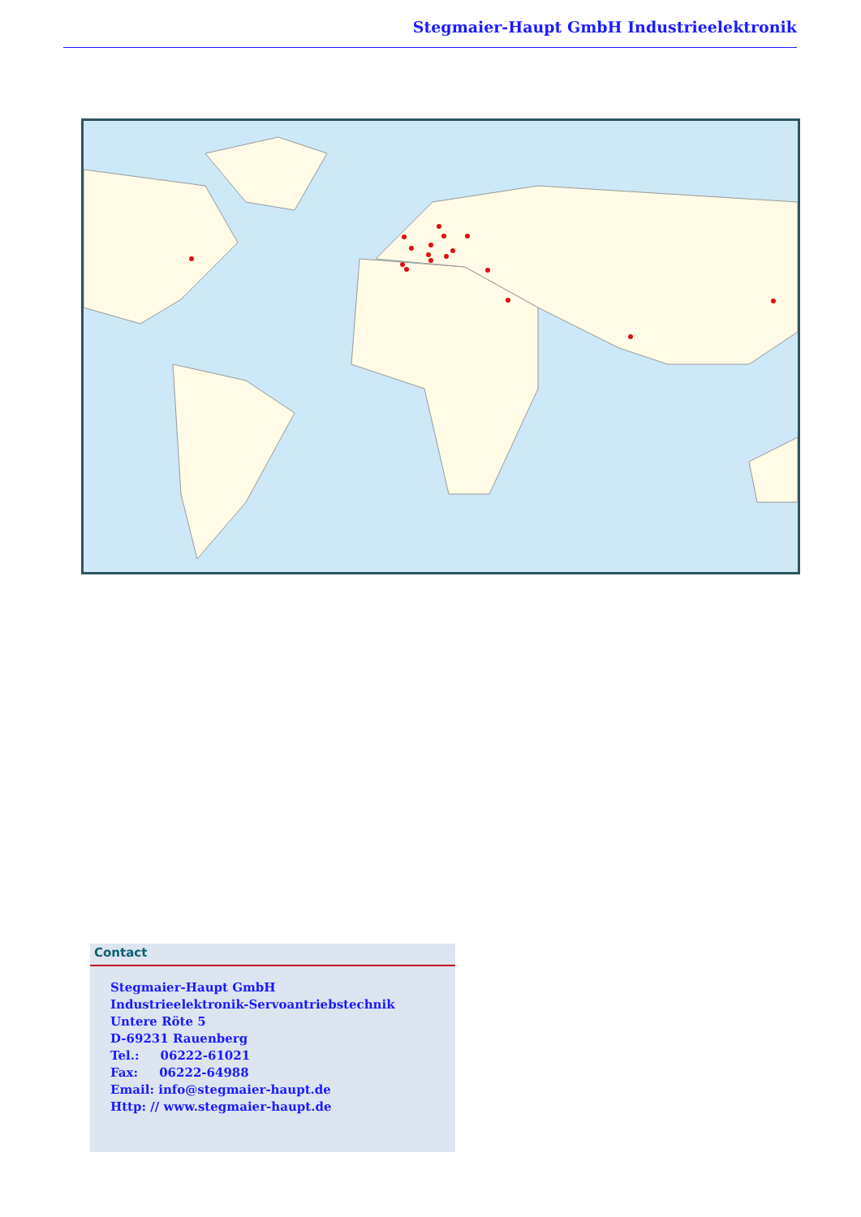Stegmaier-Haupt GmbH Industrieelektronik
Contact
Stegmaier-Haupt GmbH
Industrieelektronik-Servoantriebstechnik
Untere Röte 5
D-69231 Rauenberg
Tel.: 06222-61021
Fax: 06222-64988
Email: info@stegmaier-haupt.de
Http: // www.stegmaier-haupt.de